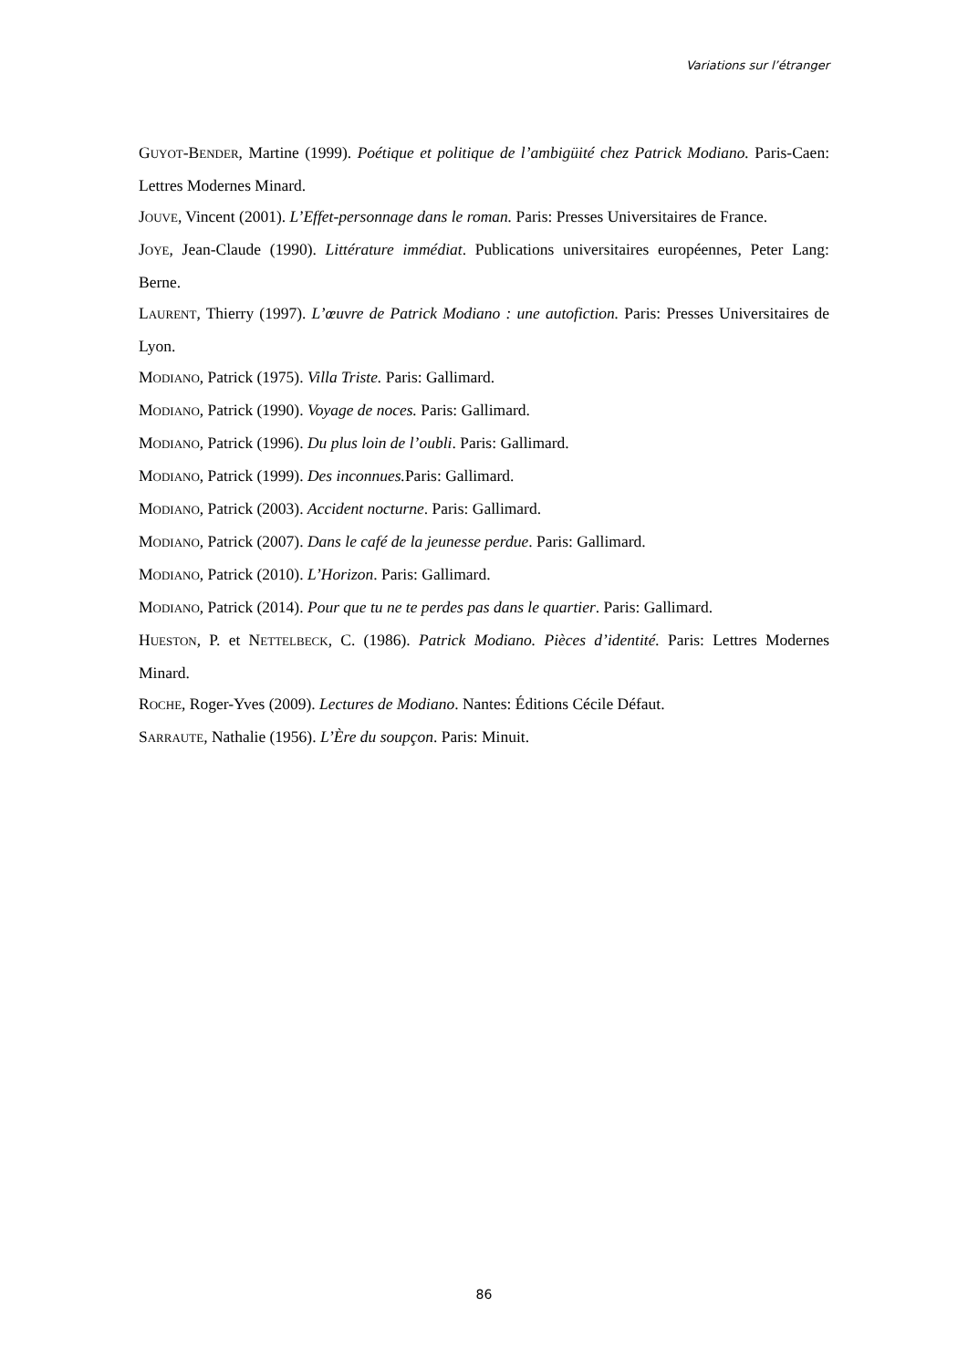Variations sur l’étranger
GUYOT-BENDER, Martine (1999). Poétique et politique de l’ambigüité chez Patrick Modiano. Paris-Caen: Lettres Modernes Minard.
JOUVE, Vincent (2001). L’Effet-personnage dans le roman. Paris: Presses Universitaires de France.
JOYE, Jean-Claude (1990). Littérature immédiat. Publications universitaires européennes, Peter Lang: Berne.
LAURENT, Thierry (1997). L’œuvre de Patrick Modiano : une autofiction. Paris: Presses Universitaires de Lyon.
MODIANO, Patrick (1975). Villa Triste. Paris: Gallimard.
MODIANO, Patrick (1990). Voyage de noces. Paris: Gallimard.
MODIANO, Patrick (1996). Du plus loin de l’oubli. Paris: Gallimard.
MODIANO, Patrick (1999). Des inconnues. Paris: Gallimard.
MODIANO, Patrick (2003). Accident nocturne. Paris: Gallimard.
MODIANO, Patrick (2007). Dans le café de la jeunesse perdue. Paris: Gallimard.
MODIANO, Patrick (2010). L’Horizon. Paris: Gallimard.
MODIANO, Patrick (2014). Pour que tu ne te perdes pas dans le quartier. Paris: Gallimard.
HUESTON, P. et NETTELBECK, C. (1986). Patrick Modiano. Pièces d’identité. Paris: Lettres Modernes Minard.
ROCHE, Roger-Yves (2009). Lectures de Modiano. Nantes: Éditions Cécile Défaut.
SARRAUTE, Nathalie (1956). L’Ère du soupçon. Paris: Minuit.
86